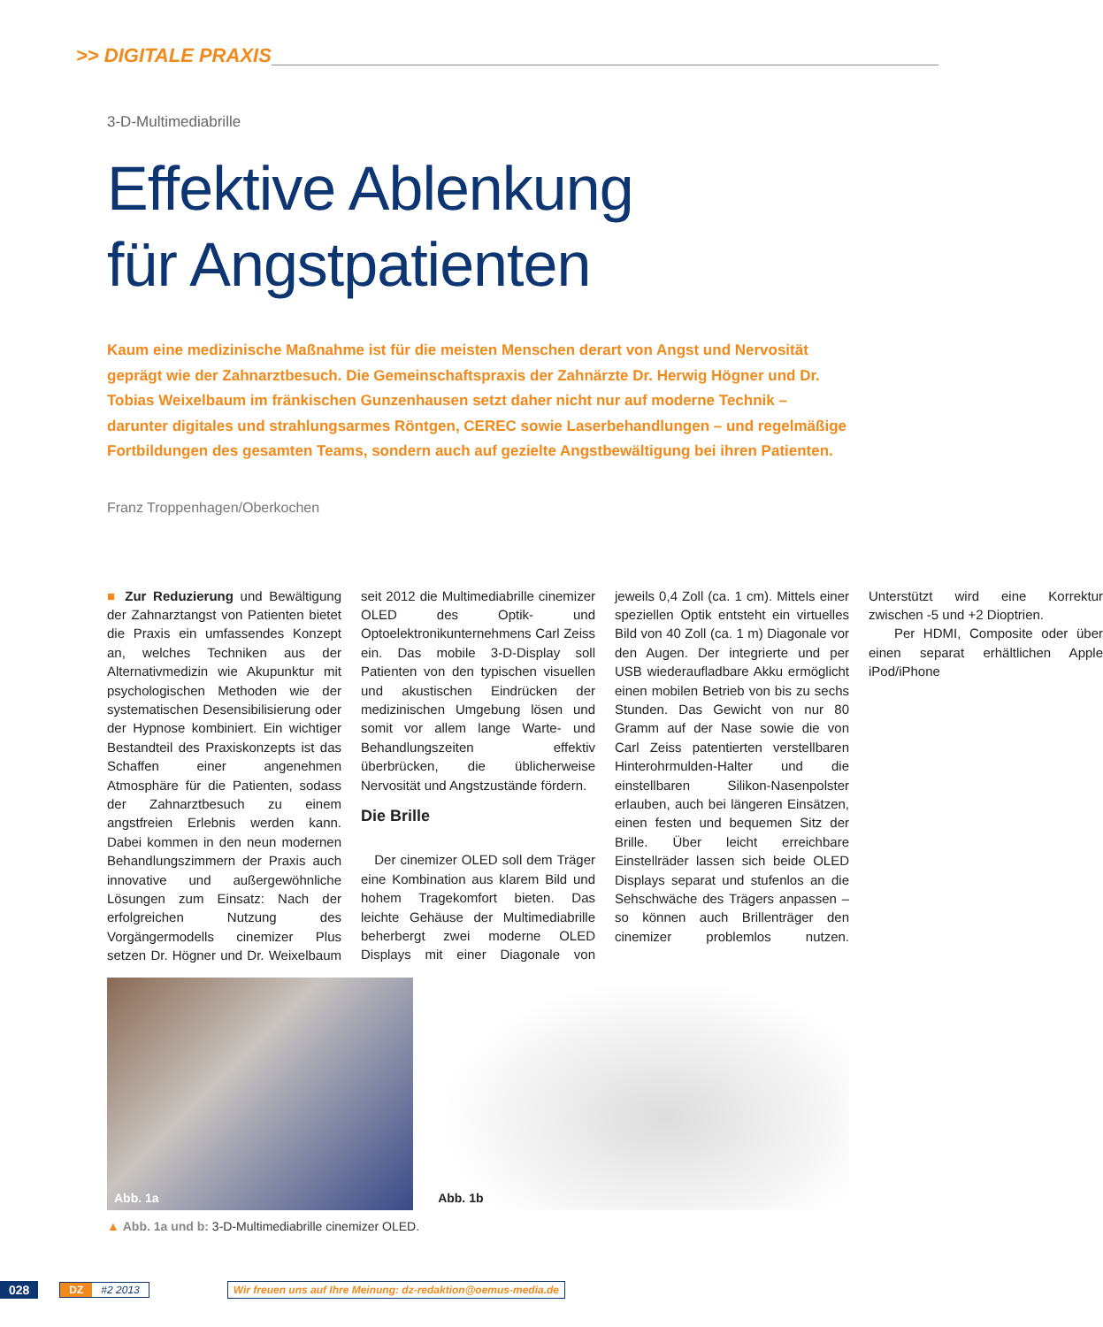>> DIGITALE PRAXIS
3-D-Multimediabrille
Effektive Ablenkung
für Angstpatienten
Kaum eine medizinische Maßnahme ist für die meisten Menschen derart von Angst und Nervosität geprägt wie der Zahnarztbesuch. Die Gemeinschaftspraxis der Zahnärzte Dr. Herwig Högner und Dr. Tobias Weixelbaum im fränkischen Gunzenhausen setzt daher nicht nur auf moderne Technik – darunter digitales und strahlungsarmes Röntgen, CEREC sowie Laserbehandlungen – und regelmäßige Fortbildungen des gesamten Teams, sondern auch auf gezielte Angstbewältigung bei ihren Patienten.
Franz Troppenhagen/Oberkochen
■ Zur Reduzierung und Bewältigung der Zahnarztangst von Patienten bietet die Praxis ein umfassendes Konzept an, welches Techniken aus der Alternativmedizin wie Akupunktur mit psychologischen Methoden wie der systematischen Desensibilisierung oder der Hypnose kombiniert. Ein wichtiger Bestandteil des Praxiskonzepts ist das Schaffen einer angenehmen Atmosphäre für die Patienten, sodass der Zahnarztbesuch zu einem angstfreien Erlebnis werden kann. Dabei kommen in den neun modernen Behandlungszimmern der Praxis auch innovative und außergewöhnliche Lösungen zum Einsatz: Nach der erfolgreichen Nutzung des Vorgängermodells cinemizer Plus setzen Dr. Högner und Dr. Weixelbaum seit 2012 die Multimediabrille cinemizer OLED des Optik- und Optoelektronikunternehmens Carl Zeiss ein. Das mobile 3-D-Display soll Patienten von den typischen visuellen und akustischen Eindrücken der medizinischen Umgebung lösen und somit vor allem lange Warte- und Behandlungszeiten effektiv überbrücken, die üblicherweise Nervosität und Angstzustände fördern.
Die Brille
Der cinemizer OLED soll dem Träger eine Kombination aus klarem Bild und hohem Tragekomfort bieten. Das leichte Gehäuse der Multimediabrille beherbergt zwei moderne OLED Displays mit einer Diagonale von jeweils 0,4 Zoll (ca. 1 cm). Mittels einer speziellen Optik entsteht ein virtuelles Bild von 40 Zoll (ca. 1 m) Diagonale vor den Augen. Der integrierte und per USB wiederaufladbare Akku ermöglicht einen mobilen Betrieb von bis zu sechs Stunden. Das Gewicht von nur 80 Gramm auf der Nase sowie die von Carl Zeiss patentierten verstellbaren Hinterohrmulden-Halter und die einstellbaren Silikon-Nasenpolster erlauben, auch bei längeren Einsätzen, einen festen und bequemen Sitz der Brille. Über leicht erreichbare Einstellräder lassen sich beide OLED Displays separat und stufenlos an die Sehschwäche des Trägers anpassen – so können auch Brillenträger den cinemizer problemlos nutzen. Unterstützt wird eine Korrektur zwischen -5 und +2 Dioptrien.
Per HDMI, Composite oder über einen separat erhältlichen Apple iPod/iPhone
Abb. 1a
Abb. 1b
▲ Abb. 1a und b: 3-D-Multimediabrille cinemizer OLED.
028 DZ #2 2013 Wir freuen uns auf Ihre Meinung: dz-redaktion@oemus-media.de